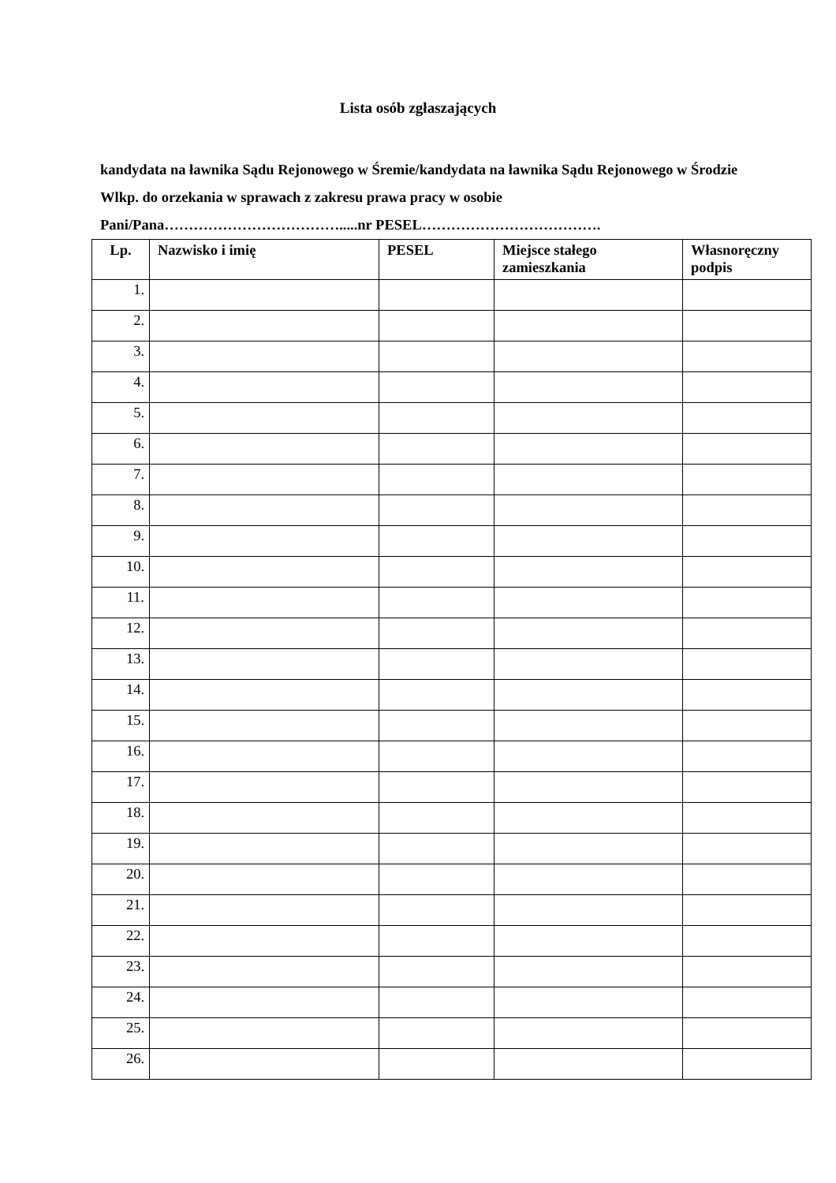Lista osób zgłaszających
kandydata na ławnika Sądu Rejonowego w Śremie/kandydata na ławnika Sądu Rejonowego w Środzie Wlkp. do orzekania w sprawach z zakresu prawa pracy w osobie Pani/Pana……………………………….....nr PESEL……………………………….
| Lp. | Nazwisko i imię | PESEL | Miejsce stałego zamieszkania | Własnoręczny podpis |
| --- | --- | --- | --- | --- |
| 1. | | | | |
| 2. | | | | |
| 3. | | | | |
| 4. | | | | |
| 5. | | | | |
| 6. | | | | |
| 7. | | | | |
| 8. | | | | |
| 9. | | | | |
| 10. | | | | |
| 11. | | | | |
| 12. | | | | |
| 13. | | | | |
| 14. | | | | |
| 15. | | | | |
| 16. | | | | |
| 17. | | | | |
| 18. | | | | |
| 19. | | | | |
| 20. | | | | |
| 21. | | | | |
| 22. | | | | |
| 23. | | | | |
| 24. | | | | |
| 25. | | | | |
| 26. | | | | |